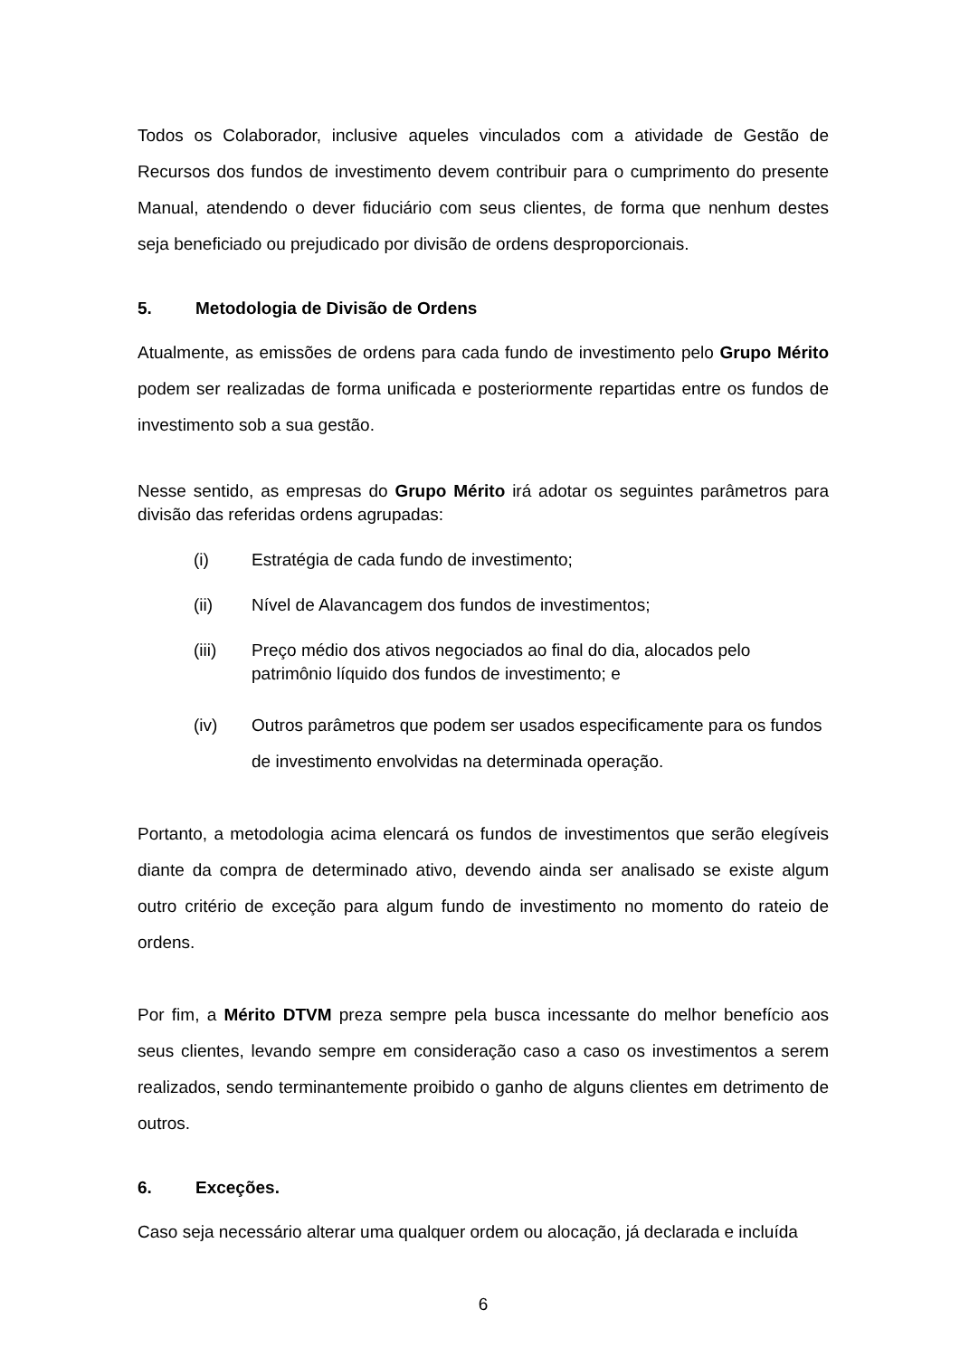Todos os Colaborador, inclusive aqueles vinculados com a atividade de Gestão de Recursos dos fundos de investimento devem contribuir para o cumprimento do presente Manual, atendendo o dever fiduciário com seus clientes, de forma que nenhum destes seja beneficiado ou prejudicado por divisão de ordens desproporcionais.
5. Metodologia de Divisão de Ordens
Atualmente, as emissões de ordens para cada fundo de investimento pelo Grupo Mérito podem ser realizadas de forma unificada e posteriormente repartidas entre os fundos de investimento sob a sua gestão.
Nesse sentido, as empresas do Grupo Mérito irá adotar os seguintes parâmetros para divisão das referidas ordens agrupadas:
(i) Estratégia de cada fundo de investimento;
(ii) Nível de Alavancagem dos fundos de investimentos;
(iii) Preço médio dos ativos negociados ao final do dia, alocados pelo patrimônio líquido dos fundos de investimento; e
(iv) Outros parâmetros que podem ser usados especificamente para os fundos de investimento envolvidas na determinada operação.
Portanto, a metodologia acima elencará os fundos de investimentos que serão elegíveis diante da compra de determinado ativo, devendo ainda ser analisado se existe algum outro critério de exceção para algum fundo de investimento no momento do rateio de ordens.
Por fim, a Mérito DTVM preza sempre pela busca incessante do melhor benefício aos seus clientes, levando sempre em consideração caso a caso os investimentos a serem realizados, sendo terminantemente proibido o ganho de alguns clientes em detrimento de outros.
6. Exceções.
Caso seja necessário alterar uma qualquer ordem ou alocação, já declarada e incluída
6